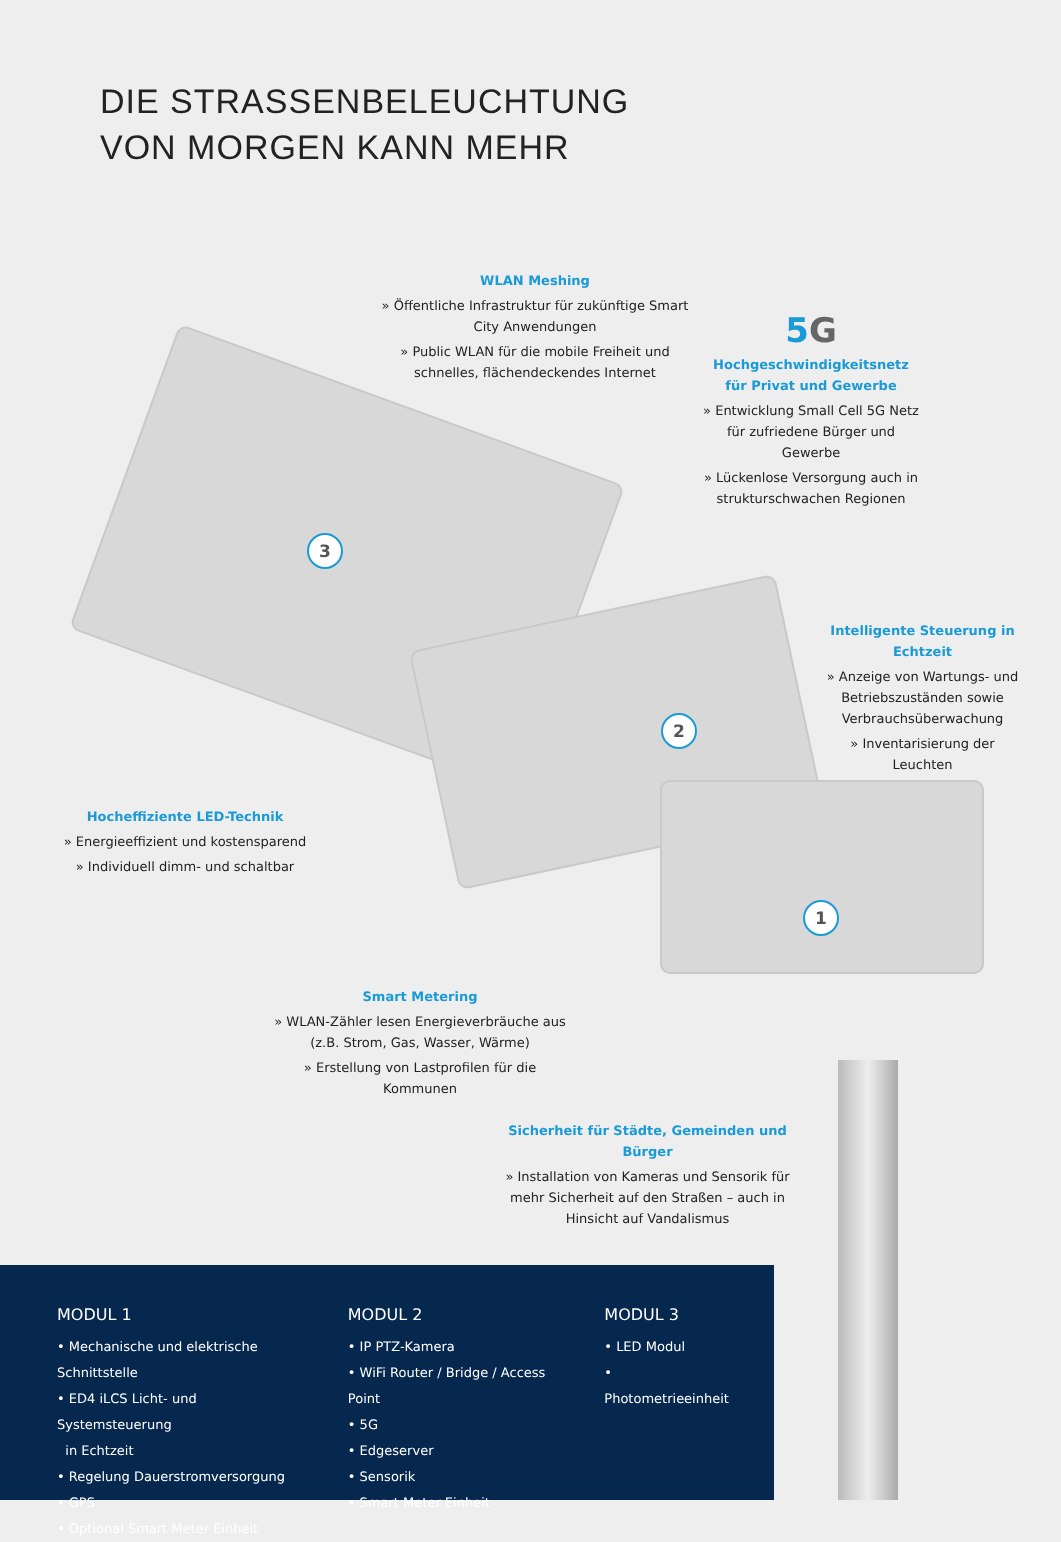DIE STRASSENBELEUCHTUNG
VON MORGEN KANN MEHR
3
2
1
WLAN Meshing
» Öffentliche Infrastruktur für zukünftige Smart City Anwendungen
» Public WLAN für die mobile Freiheit und schnelles, flächendeckendes Internet
5 G
Hochgeschwindigkeitsnetz
für Privat und Gewerbe
» Entwicklung Small Cell 5G Netz für zufriedene Bürger und Gewerbe
» Lückenlose Versorgung auch in strukturschwachen Regionen
Intelligente Steuerung in Echtzeit
» Anzeige von Wartungs- und Betriebszuständen sowie Verbrauchsüberwachung
» Inventarisierung der Leuchten
Hocheffiziente LED-Technik
» Energieeffizient und kostensparend
» Individuell dimm- und schaltbar
Smart Metering
» WLAN-Zähler lesen Energieverbräuche aus (z.B. Strom, Gas, Wasser, Wärme)
» Erstellung von Lastprofilen für die Kommunen
Sicherheit für Städte, Gemeinden und Bürger
» Installation von Kameras und Sensorik für mehr Sicherheit auf den Straßen – auch in Hinsicht auf Vandalismus
MODUL 1
• Mechanische und elektrische Schnittstelle
• ED4 iLCS Licht- und Systemsteuerung
in Echtzeit
• Regelung Dauerstromversorgung
• GPS
• Optional Smart Meter Einheit
MODUL 2
• IP PTZ-Kamera
• WiFi Router / Bridge / Access Point
• 5G
• Edgeserver
• Sensorik
• Smart Meter Einheit
MODUL 3
• LED Modul
• Photometrieeinheit